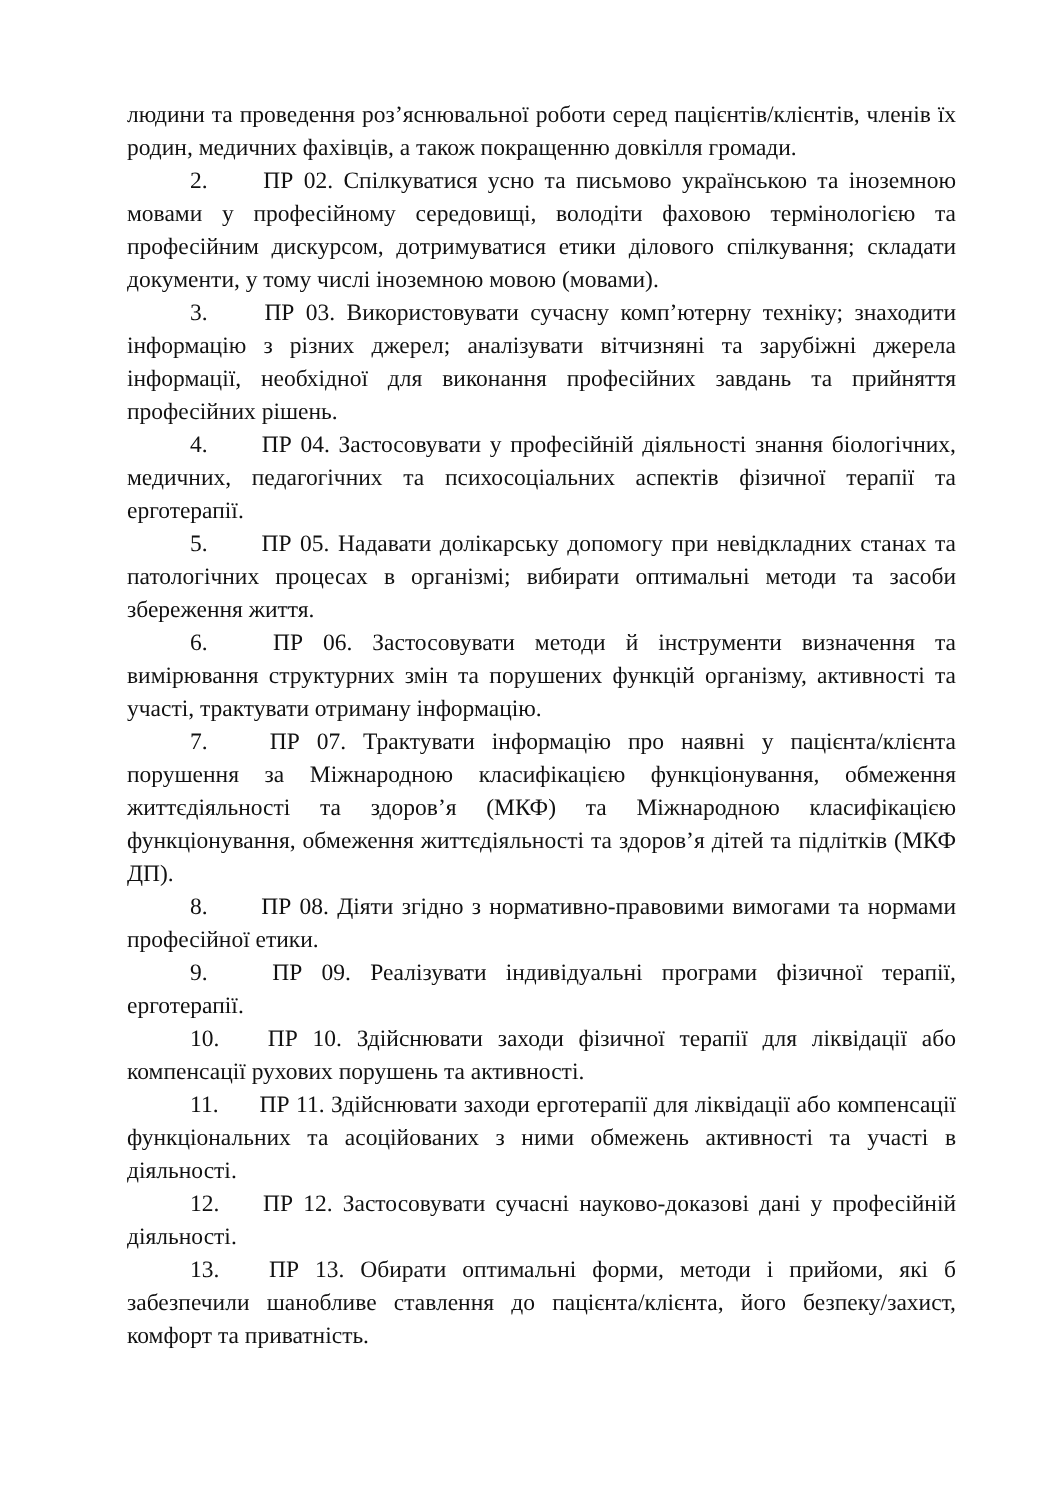людини та проведення роз’яснювальної роботи серед пацієнтів/клієнтів, членів їх родин, медичних фахівців, а також покращенню довкілля громади.
2. ПР 02. Спілкуватися усно та письмово українською та іноземною мовами у професійному середовищі, володіти фаховою термінологією та професійним дискурсом, дотримуватися етики ділового спілкування; складати документи, у тому числі іноземною мовою (мовами).
3. ПР 03. Використовувати сучасну комп’ютерну техніку; знаходити інформацію з різних джерел; аналізувати вітчизняні та зарубіжні джерела інформації, необхідної для виконання професійних завдань та прийняття професійних рішень.
4. ПР 04. Застосовувати у професійній діяльності знання біологічних, медичних, педагогічних та психосоціальних аспектів фізичної терапії та ерготерапії.
5. ПР 05. Надавати долікарську допомогу при невідкладних станах та патологічних процесах в організмі; вибирати оптимальні методи та засоби збереження життя.
6. ПР 06. Застосовувати методи й інструменти визначення та вимірювання структурних змін та порушених функцій організму, активності та участі, трактувати отриману інформацію.
7. ПР 07. Трактувати інформацію про наявні у пацієнта/клієнта порушення за Міжнародною класифікацією функціонування, обмеження життєдіяльності та здоров’я (МКФ) та Міжнародною класифікацією функціонування, обмеження життєдіяльності та здоров’я дітей та підлітків (МКФ ДП).
8. ПР 08. Діяти згідно з нормативно-правовими вимогами та нормами професійної етики.
9. ПР 09. Реалізувати індивідуальні програми фізичної терапії, ерготерапії.
10. ПР 10. Здійснювати заходи фізичної терапії для ліквідації або компенсації рухових порушень та активності.
11. ПР 11. Здійснювати заходи ерготерапії для ліквідації або компенсації функціональних та асоційованих з ними обмежень активності та участі в діяльності.
12. ПР 12. Застосовувати сучасні науково-доказові дані у професійній діяльності.
13. ПР 13. Обирати оптимальні форми, методи і прийоми, які б забезпечили шанобливе ставлення до пацієнта/клієнта, його безпеку/захист, комфорт та приватність.